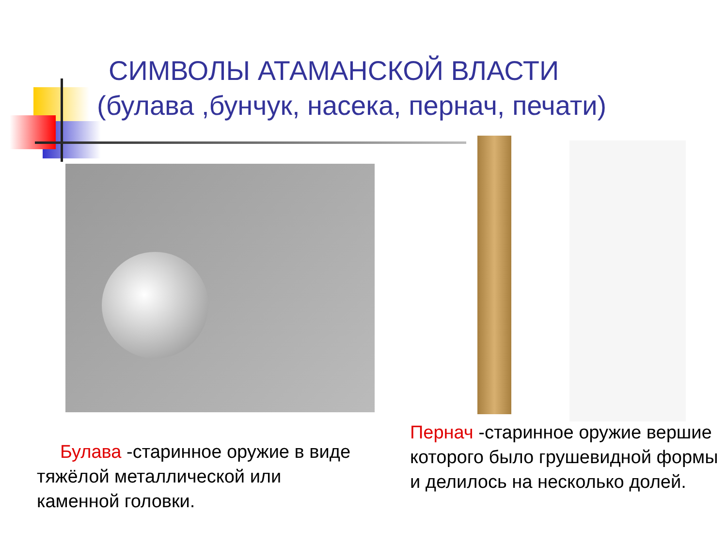СИМВОЛЫ АТАМАНСКОЙ ВЛАСТИ
(булава ,бунчук, насека, пернач, печати)
Булава -старинное оружие в виде тяжёлой металлической или каменной головки.
Пернач -старинное оружие вершие которого было грушевидной формы и делилось на несколько долей.